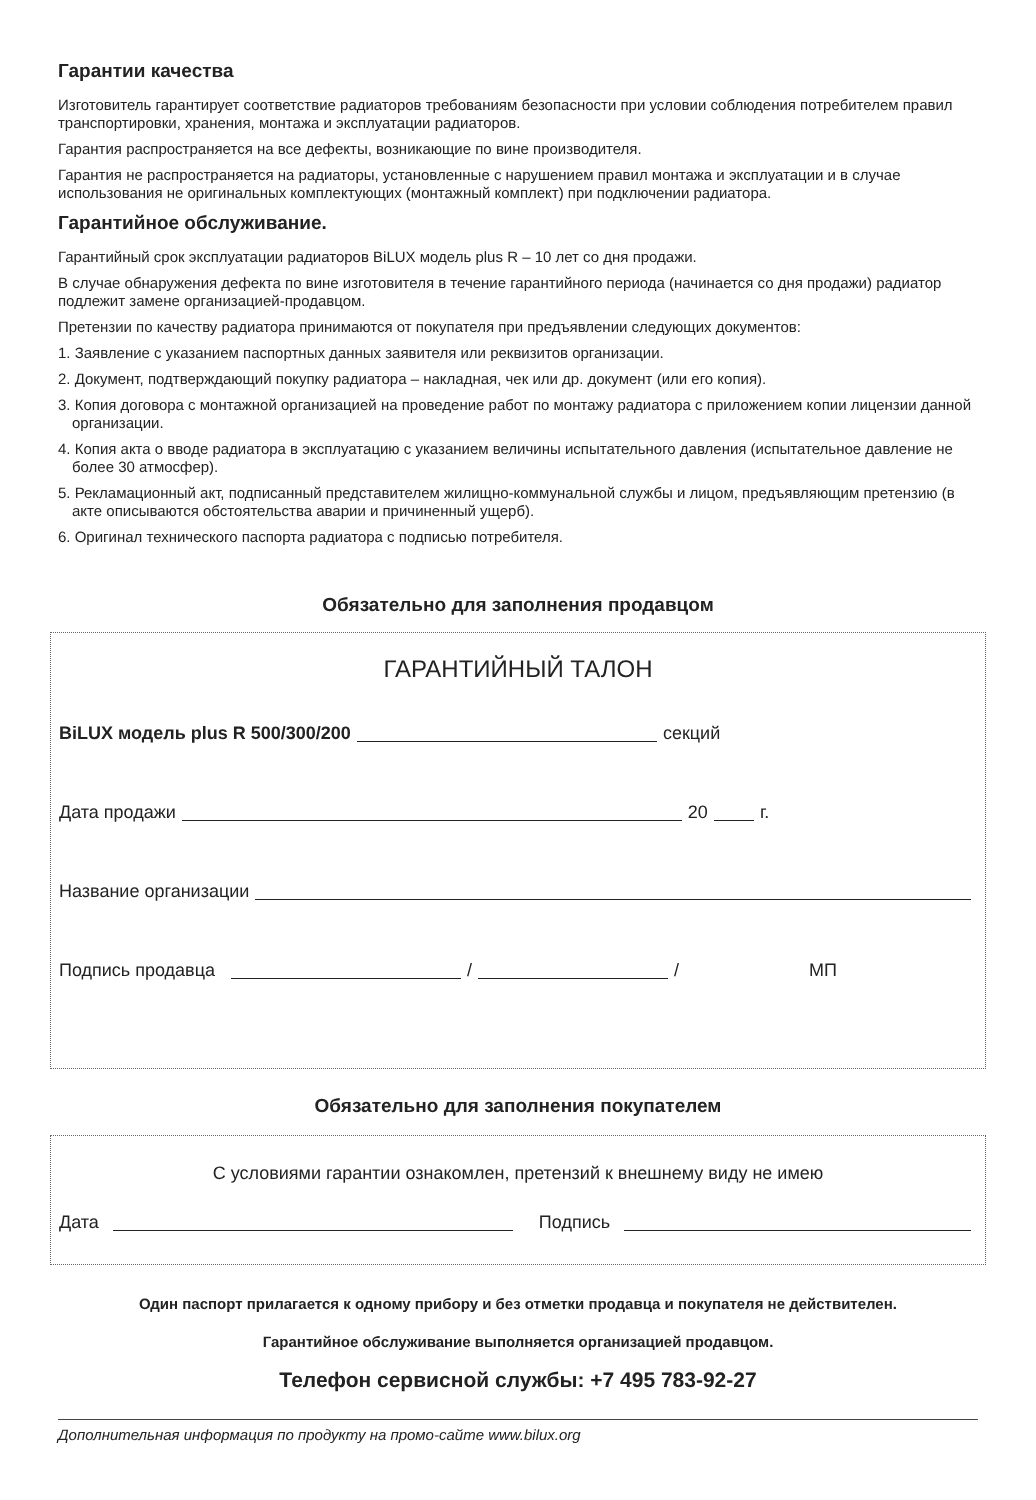Гарантии качества
Изготовитель гарантирует соответствие радиаторов требованиям безопасности при условии соблюдения потребителем правил транспортировки, хранения, монтажа и эксплуатации радиаторов.
Гарантия распространяется на все дефекты, возникающие по вине производителя.
Гарантия не распространяется на радиаторы, установленные с нарушением правил монтажа и эксплуатации и в случае использования не оригинальных комплектующих (монтажный комплект) при подключении радиатора.
Гарантийное обслуживание.
Гарантийный срок эксплуатации радиаторов BiLUX модель plus R – 10 лет со дня продажи.
В случае обнаружения дефекта по вине изготовителя в течение гарантийного периода (начинается со дня продажи) радиатор подлежит замене организацией-продавцом.
Претензии по качеству радиатора принимаются от покупателя при предъявлении следующих документов:
1. Заявление с указанием паспортных данных заявителя или реквизитов организации.
2. Документ, подтверждающий покупку радиатора – накладная, чек или др. документ (или его копия).
3. Копия договора с монтажной организацией на проведение работ по монтажу радиатора с приложением копии лицензии данной организации.
4. Копия акта о вводе радиатора в эксплуатацию с указанием величины испытательного давления (испытательное давление не более 30 атмосфер).
5. Рекламационный акт, подписанный представителем жилищно-коммунальной службы и лицом, предъявляющим претензию (в акте описываются обстоятельства аварии и причиненный ущерб).
6. Оригинал технического паспорта радиатора с подписью потребителя.
Обязательно для заполнения продавцом
ГАРАНТИЙНЫЙ ТАЛОН
BiLUX модель plus R 500/300/200 секций
Дата продажи 20 г.
Название организации
Подпись продавца / / МП
Обязательно для заполнения покупателем
С условиями гарантии ознакомлен, претензий к внешнему виду не имею
Дата Подпись
Один паспорт прилагается к одному прибору и без отметки продавца и покупателя не действителен.
Гарантийное обслуживание выполняется организацией продавцом.
Телефон сервисной службы: +7 495 783-92-27
Дополнительная информация по продукту на промо-сайте www.bilux.org